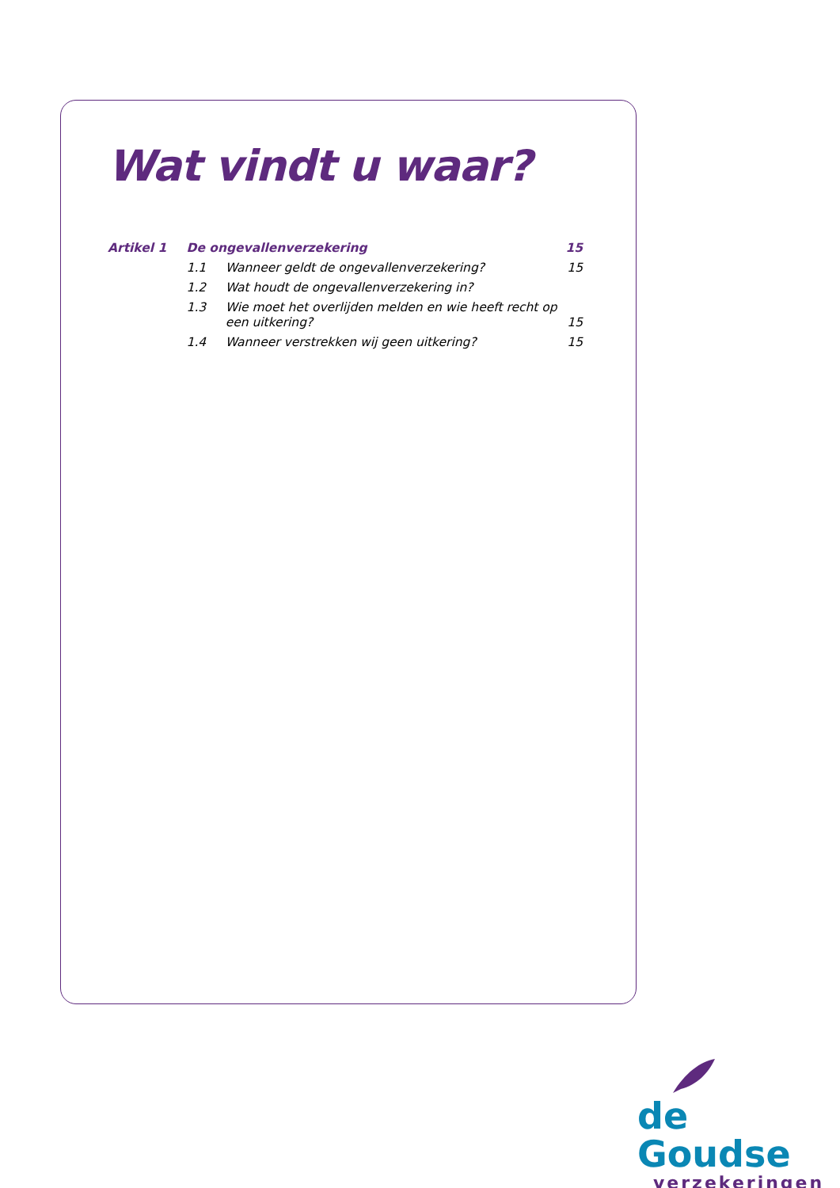Wat vindt u waar?
| Artikel 1 | De ongevallenverzekering | | 15 |
| | 1.1 | Wanneer geldt de ongevallenverzekering? | 15 |
| | 1.2 | Wat houdt de ongevallenverzekering in? | |
| | 1.3 | Wie moet het overlijden melden en wie heeft recht op een uitkering? | 15 |
| | 1.4 | Wanneer verstrekken wij geen uitkering? | 15 |
de Goudse
verzekeringen